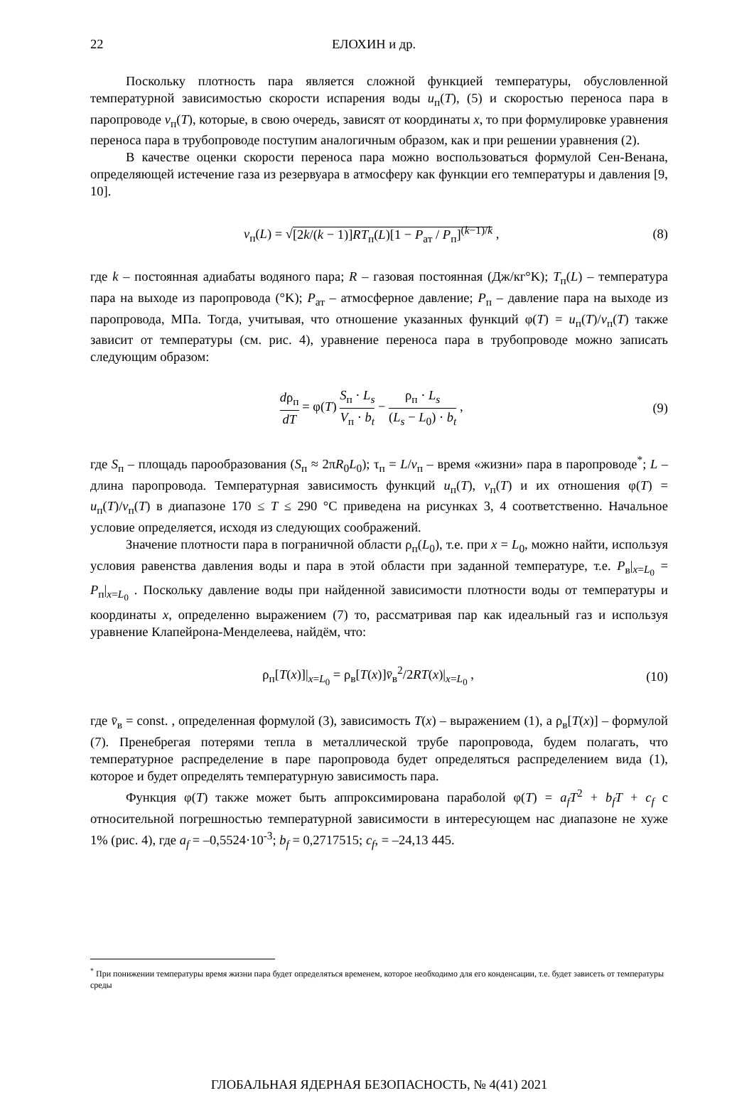22 ЕЛОХИН и др.
Поскольку плотность пара является сложной функцией температуры, обусловленной температурной зависимостью скорости испарения воды u<sub>п</sub>(T), (5) и скоростью переноса пара в паропроводе v<sub>п</sub>(T), которые, в свою очередь, зависят от координаты x, то при формулировке уравнения переноса пара в трубопроводе поступим аналогичным образом, как и при решении уравнения (2).
В качестве оценки скорости переноса пара можно воспользоваться формулой Сен-Венана, определяющей истечение газа из резервуара в атмосферу как функции его температуры и давления [9, 10].
v<sub>п</sub>(L) = √[2k/(k − 1)]RT<sub>п</sub>(L)[1 − P<sub>ат</sub> / P<sub>п</sub>]<sup>(k−1)/k</sup> ,
(8)
где k – постоянная адиабаты водяного пара; R – газовая постоянная (Дж/кг°K); T<sub>п</sub>(L) – температура пара на выходе из паропровода (°K); P<sub>ат</sub> – атмосферное давление; P<sub>п</sub> – давление пара на выходе из паропровода, МПа. Тогда, учитывая, что отношение указанных функций φ(T) = u<sub>п</sub>(T)/v<sub>п</sub>(T) также зависит от температуры (см. рис. 4), уравнение переноса пара в трубопроводе можно записать следующим образом:
dρ<sub>п</sub> dT = φ(T) S<sub>п</sub> · L<sub>s</sub> V<sub>п</sub> · b<sub>t</sub> − ρ<sub>п</sub> · L<sub>s</sub> (L<sub>s</sub> − L<sub>0</sub>) · b<sub>t</sub> ,
(9)
где S<sub>п</sub> – площадь парообразования (S<sub>п</sub> ≈ 2πR<sub>0</sub>L<sub>0</sub>); τ<sub>п</sub> = L/v<sub>п</sub> – время «жизни» пара в паропроводе<sup>*</sup>; L – длина паропровода. Температурная зависимость функций u<sub>п</sub>(T), v<sub>п</sub>(T) и их отношения φ(T) = u<sub>п</sub>(T)/v<sub>п</sub>(T) в диапазоне 170 ≤ T ≤ 290 °C приведена на рисунках 3, 4 соответственно. Начальное условие определяется, исходя из следующих соображений.
Значение плотности пара в пограничной области ρ<sub>п</sub>(L<sub>0</sub>), т.е. при x = L<sub>0</sub>, можно найти, используя условия равенства давления воды и пара в этой области при заданной температуре, т.е. P<sub>в</sub>|<sub>x=L<sub>0</sub></sub> = P<sub>п</sub>|<sub>x=L<sub>0</sub></sub> . Поскольку давление воды при найденной зависимости плотности воды от температуры и координаты x, определенно выражением (7) то, рассматривая пар как идеальный газ и используя уравнение Клапейрона-Менделеева, найдём, что:
ρ<sub>п</sub>[T(x)]|<sub>x=L<sub>0</sub></sub> = ρ<sub>в</sub>[T(x)]v̄<sub>в</sub><sup>2</sup>/2RT(x)|<sub>x=L<sub>0</sub></sub> ,
(10)
где v̄<sub>в</sub> = const. , определенная формулой (3), зависимость T(x) – выражением (1), а ρ<sub>в</sub>[T(x)] – формулой (7). Пренебрегая потерями тепла в металлической трубе паропровода, будем полагать, что температурное распределение в паре паропровода будет определяться распределением вида (1), которое и будет определять температурную зависимость пара.
Функция φ(T) также может быть аппроксимирована параболой φ(T) = a<sub>f</sub>T<sup>2</sup> + b<sub>f</sub>T + c<sub>f</sub> с относительной погрешностью температурной зависимости в интересующем нас диапазоне не хуже 1% (рис. 4), где a<sub>f</sub> = –0,5524·10<sup>-3</sup>; b<sub>f</sub> = 0,2717515; c<sub>f</sub>, = –24,13 445.
<sup>*</sup> При понижении температуры время жизни пара будет определяться временем, которое необходимо для его конденсации, т.е. будет зависеть от температуры среды
ГЛОБАЛЬНАЯ ЯДЕРНАЯ БЕЗОПАСНОСТЬ, № 4(41) 2021